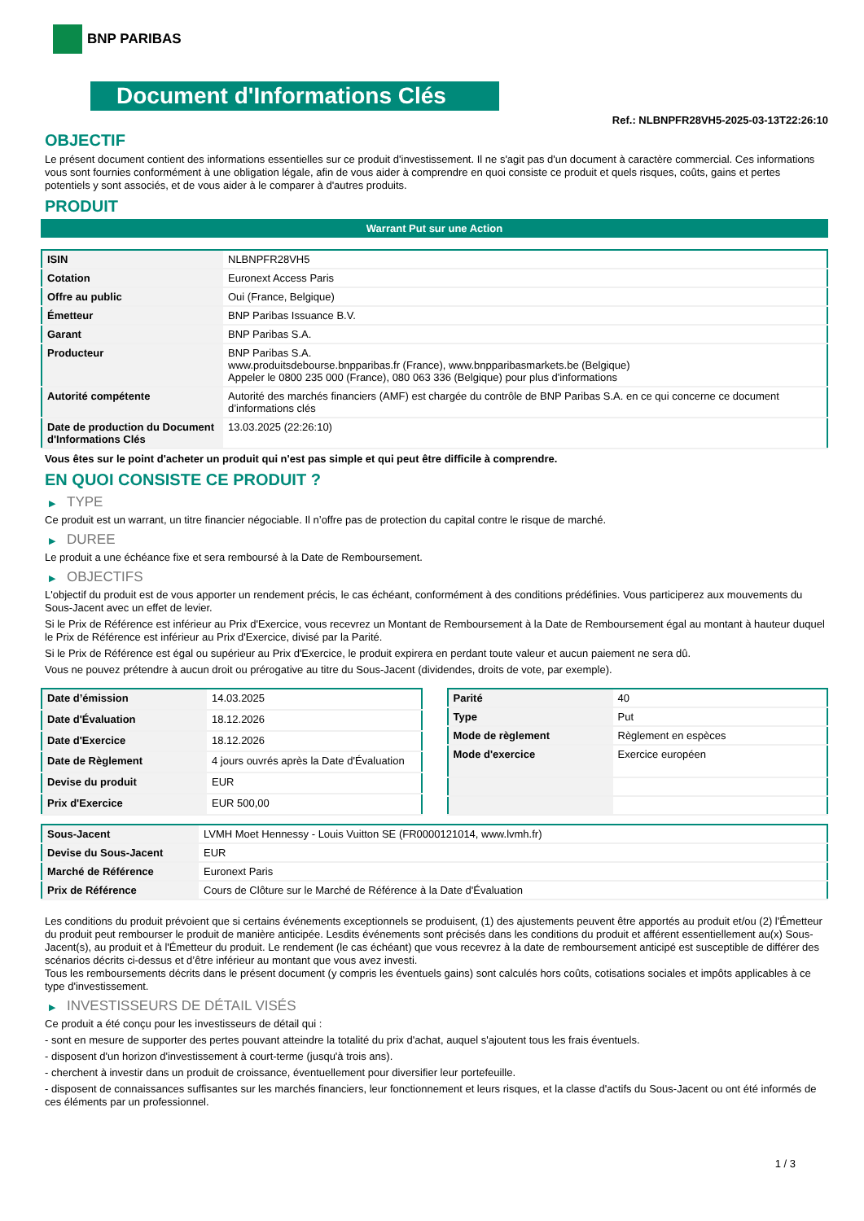BNP PARIBAS
Document d'Informations Clés
Ref.: NLBNPFR28VH5-2025-03-13T22:26:10
OBJECTIF
Le présent document contient des informations essentielles sur ce produit d'investissement. Il ne s'agit pas d'un document à caractère commercial. Ces informations vous sont fournies conformément à une obligation légale, afin de vous aider à comprendre en quoi consiste ce produit et quels risques, coûts, gains et pertes potentiels y sont associés, et de vous aider à le comparer à d'autres produits.
PRODUIT
Warrant Put sur une Action
| ISIN | NLBNPFR28VH5 |
| Cotation | Euronext Access Paris |
| Offre au public | Oui (France, Belgique) |
| Émetteur | BNP Paribas Issuance B.V. |
| Garant | BNP Paribas S.A. |
| Producteur | BNP Paribas S.A. www.produitsdebourse.bnpparibas.fr (France), www.bnpparibasmarkets.be (Belgique) Appeler le 0800 235 000 (France), 080 063 336 (Belgique) pour plus d'informations |
| Autorité compétente | Autorité des marchés financiers (AMF) est chargée du contrôle de BNP Paribas S.A. en ce qui concerne ce document d’informations clés |
| Date de production du Document d'Informations Clés | 13.03.2025 (22:26:10) |
Vous êtes sur le point d'acheter un produit qui n'est pas simple et qui peut être difficile à comprendre.
EN QUOI CONSISTE CE PRODUIT ?
▶ TYPE
Ce produit est un warrant, un titre financier négociable. Il n’offre pas de protection du capital contre le risque de marché.
▶ DUREE
Le produit a une échéance fixe et sera remboursé à la Date de Remboursement.
▶ OBJECTIFS
L'objectif du produit est de vous apporter un rendement précis, le cas échéant, conformément à des conditions prédéfinies. Vous participerez aux mouvements du Sous-Jacent avec un effet de levier.
Si le Prix de Référence est inférieur au Prix d'Exercice, vous recevrez un Montant de Remboursement à la Date de Remboursement égal au montant à hauteur duquel le Prix de Référence est inférieur au Prix d'Exercice, divisé par la Parité.
Si le Prix de Référence est égal ou supérieur au Prix d'Exercice, le produit expirera en perdant toute valeur et aucun paiement ne sera dû.
Vous ne pouvez prétendre à aucun droit ou prérogative au titre du Sous-Jacent (dividendes, droits de vote, par exemple).
| Date d’émission | 14.03.2025 |
| Date d'Évaluation | 18.12.2026 |
| Date d'Exercice | 18.12.2026 |
| Date de Règlement | 4 jours ouvrés après la Date d'Évaluation |
| Devise du produit | EUR |
| Prix d'Exercice | EUR 500,00 |
| Parité | 40 |
| Type | Put |
| Mode de règlement | Règlement en espèces |
| Mode d'exercice | Exercice européen |
| Sous-Jacent | LVMH Moet Hennessy - Louis Vuitton SE (FR0000121014, www.lvmh.fr) |
| Devise du Sous-Jacent | EUR |
| Marché de Référence | Euronext Paris |
| Prix de Référence | Cours de Clôture sur le Marché de Référence à la Date d'Évaluation |
Les conditions du produit prévoient que si certains événements exceptionnels se produisent, (1) des ajustements peuvent être apportés au produit et/ou (2) l'Émetteur du produit peut rembourser le produit de manière anticipée. Lesdits événements sont précisés dans les conditions du produit et afférent essentiellement au(x) Sous-Jacent(s), au produit et à l'Émetteur du produit. Le rendement (le cas échéant) que vous recevrez à la date de remboursement anticipé est susceptible de différer des scénarios décrits ci-dessus et d’être inférieur au montant que vous avez investi.
Tous les remboursements décrits dans le présent document (y compris les éventuels gains) sont calculés hors coûts, cotisations sociales et impôts applicables à ce type d'investissement.
▶ INVESTISSEURS DE DÉTAIL VISÉS
Ce produit a été conçu pour les investisseurs de détail qui :
- sont en mesure de supporter des pertes pouvant atteindre la totalité du prix d'achat, auquel s'ajoutent tous les frais éventuels.
- disposent d'un horizon d'investissement à court-terme (jusqu'à trois ans).
- cherchent à investir dans un produit de croissance, éventuellement pour diversifier leur portefeuille.
- disposent de connaissances suffisantes sur les marchés financiers, leur fonctionnement et leurs risques, et la classe d'actifs du Sous-Jacent ou ont été informés de ces éléments par un professionnel.
1 / 3